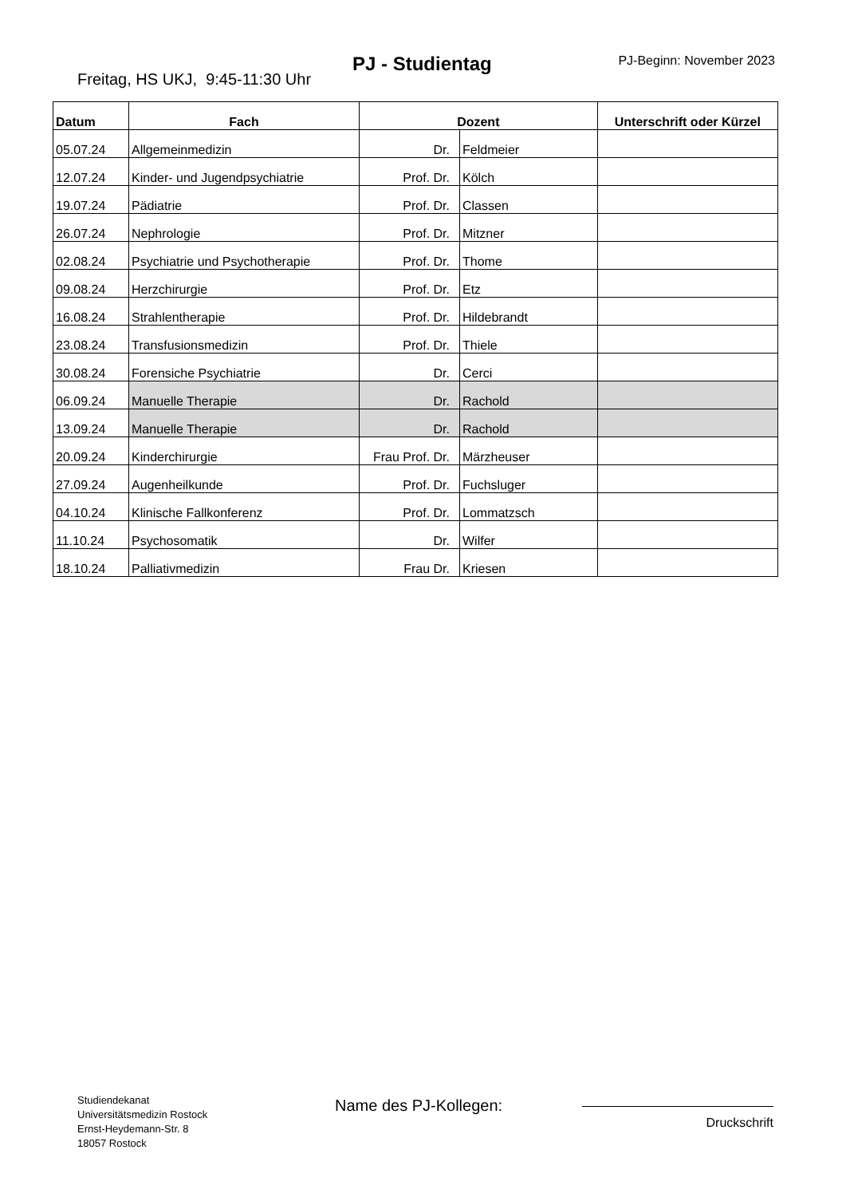PJ - Studientag PJ-Beginn: November 2023
Freitag, HS UKJ, 9:45-11:30 Uhr
| Datum | Fach | Dozent | | Unterschrift oder Kürzel |
| --- | --- | --- | --- | --- |
| 05.07.24 | Allgemeinmedizin | Dr. | Feldmeier | |
| 12.07.24 | Kinder- und Jugendpsychiatrie | Prof. Dr. | Kölch | |
| 19.07.24 | Pädiatrie | Prof. Dr. | Classen | |
| 26.07.24 | Nephrologie | Prof. Dr. | Mitzner | |
| 02.08.24 | Psychiatrie und Psychotherapie | Prof. Dr. | Thome | |
| 09.08.24 | Herzchirurgie | Prof. Dr. | Etz | |
| 16.08.24 | Strahlentherapie | Prof. Dr. | Hildebrandt | |
| 23.08.24 | Transfusionsmedizin | Prof. Dr. | Thiele | |
| 30.08.24 | Forensiche Psychiatrie | Dr. | Cerci | |
| 06.09.24 | Manuelle Therapie | Dr. | Rachold | |
| 13.09.24 | Manuelle Therapie | Dr. | Rachold | |
| 20.09.24 | Kinderchirurgie | Frau Prof. Dr. | Märzheuser | |
| 27.09.24 | Augenheilkunde | Prof. Dr. | Fuchsluger | |
| 04.10.24 | Klinische Fallkonferenz | Prof. Dr. | Lommatzsch | |
| 11.10.24 | Psychosomatik | Dr. | Wilfer | |
| 18.10.24 | Palliativmedizin | Frau Dr. | Kriesen | |
Studiendekanat
Universitätsmedizin Rostock
Ernst-Heydemann-Str. 8
18057 Rostock
Name des PJ-Kollegen:
Druckschrift